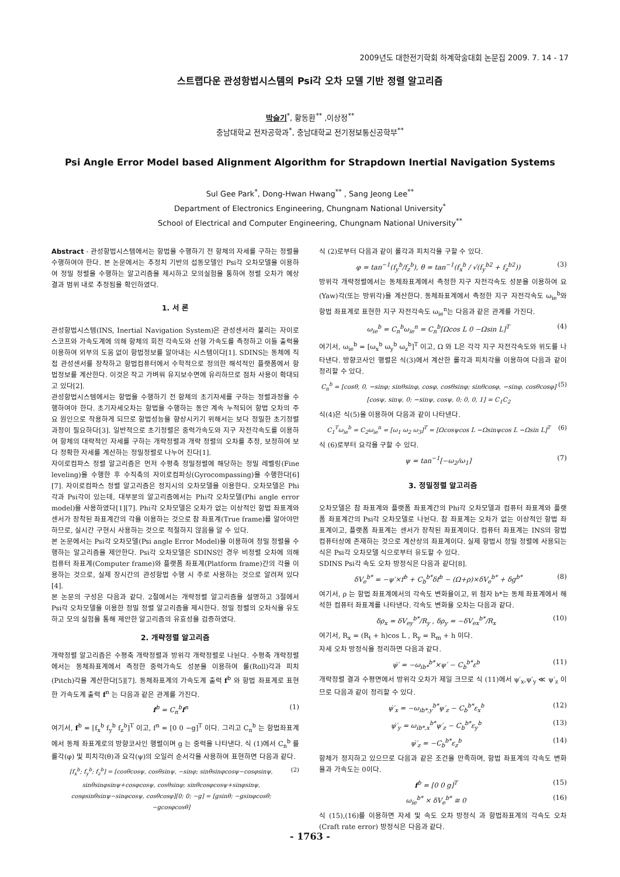2009년도 대한전기학회 하계학술대회 논문집 2009. 7. 14 - 17
스트랩다운 관성항법시스템의 Psi각 오차 모델 기반 정렬 알고리즘
박슬기<sup>*</sup>, 황동환<sup>**</sup> ,이상정<sup>**</sup>
충남대학교 전자공학과<sup>*</sup>, 충남대학교 전기정보통신공학부<sup>**</sup>
Psi Angle Error Model based Alignment Algorithm for Strapdown Inertial Navigation Systems
Sul Gee Park<sup>*</sup>, Dong-Hwan Hwang<sup>**</sup> , Sang Jeong Lee<sup>**</sup>
Department of Electronics Engineering, Chungnam National University<sup>*</sup>
School of Electrical and Computer Engineering, Chungnam National University<sup>**</sup>
Abstract - 관성항법시스템에서는 항법을 수행하기 전 항체의 자세를 구하는 정렬을 수행하여야 한다. 본 논문에서는 추정치 기반의 섭동모델인 Psi각 오차모델을 이용하여 정밀 정렬을 수행하는 알고리즘을 제시하고 모의실험을 통하여 정렬 오차가 예상 결과 범위 내로 추정됨을 확인하였다.
1. 서 론
관성항법시스템(INS, Inertial Navigation System)은 관성센서라 불리는 자이로스코프와 가속도계에 의해 항체의 회전 각속도와 선형 가속도를 측정하고 이들 출력을 이용하여 외부의 도움 없이 항법정보를 알아내는 시스템이다[1]. SDINS는 동체에 직접 관성센서를 장착하고 항법컴퓨터에서 수학적으로 정의한 해석적인 플랫폼에서 항법정보를 계산한다. 이것은 작고 가벼워 유지보수면에 유리하므로 점차 사용이 확대되고 있다[2].
관성항법시스템에서는 항법을 수행하기 전 항체의 초기자세를 구하는 정렬과정을 수행하여야 한다. 초기자세오차는 항법을 수행하는 동안 계속 누적되어 항법 오차의 주요 원인으로 작용하게 되므로 항법성능을 향상시키기 위해서는 보다 정밀한 초기정렬 과정이 필요하다[3]. 일반적으로 초기정렬은 중력가속도와 지구 자전각속도를 이용하여 항체의 대략적인 자세를 구하는 개략정렬과 개략 정렬의 오차를 추정, 보정하여 보다 정확한 자세를 계산하는 정밀정렬로 나누어 진다[1].
자이로컴파스 정렬 알고리즘은 먼저 수평축 정밀정렬에 해당하는 정밀 레벨링(Fine leveling)을 수행한 후 수직축의 자이로컴파싱(Gyrocompassing)을 수행한다[6][7]. 자이로컴파스 정렬 알고리즘은 정지시의 오차모델을 이용한다. 오차모델은 Phi각과 Psi각이 있는데, 대부분의 알고리즘에서는 Phi각 오차모델(Phi angle error model)을 사용하였다[1][7]. Phi각 오차모델은 오차가 없는 이상적인 항법 좌표계와 센서가 장착된 좌표계간의 각을 이용하는 것으로 참 좌표계(True frame)를 알아야만 하므로, 실시간 구현시 사용하는 것으로 적절하지 않음을 알 수 있다.
본 논문에서는 Psi각 오차모델(Psi angle Error Model)을 이용하여 정밀 정렬을 수행하는 알고리즘을 제안한다. Psi각 오차모델은 SDINS인 경우 비정렬 오차에 의해 컴퓨터 좌표계(Computer frame)와 플랫폼 좌표계(Platform frame)간의 각을 이용하는 것으로, 실제 장시간의 관성항법 수행 시 주로 사용하는 것으로 알려져 있다[4].
본 논문의 구성은 다음과 같다. 2절에서는 개략정렬 알고리즘을 설명하고 3절에서 Psi각 오차모델을 이용한 정밀 정렬 알고리즘을 제시한다. 정밀 정렬의 오차식을 유도하고 모의 실험을 통해 제안한 알고리즘의 유효성을 검증하였다.
2. 개략정렬 알고리즘
개략정렬 알고리즘은 수평축 개략정렬과 방위각 개략정렬로 나뉜다. 수평축 개략정렬에서는 동체좌표계에서 측정한 중력가속도 성분을 이용하여 롤(Roll)각과 피치(Pitch)각을 계산한다[5][7]. 동체좌표계의 가속도계 출력 f<sup>b</sup> 와 항법 좌표계로 표현한 가속도계 출력 f<sup>n</sup> 는 다음과 같은 관계를 가진다.
f<sup>b</sup> = C<sub>n</sub><sup>b</sup>f<sup>n</sup> (1)
여기서, f<sup>b</sup> = [f<sub>x</sub><sup>b</sup> f<sub>y</sub><sup>b</sup> f<sub>z</sub><sup>b</sup>]<sup>T</sup> 이고, f<sup>n</sup> = [0 0 −g]<sup>T</sup> 이다. 그리고 C<sub>n</sub><sup>b</sup> 는 항법좌표계에서 동체 좌표계로의 방향코사인 행렬이며 g 는 중력을 나타낸다. 식 (1)에서 C<sub>n</sub><sup>b</sup> 를 롤각(φ) 및 피치각(θ)과 요각(ψ)의 오일러 순서각을 사용하여 표현하면 다음과 같다.
[f<sub>x</sub><sup>b</sup>; f<sub>y</sub><sup>b</sup>; f<sub>z</sub><sup>b</sup>] = [cosθcosψ, cosθsinψ, −sinφ; sinθsinφcosψ−cosφsinψ, sinθsinφsinψ+cosφcosψ, cosθsinφ; sinθcosφcosψ+sinφsinψ, cosφsinθsinψ−sinφcosψ, cosθcosφ][0; 0; −g] = [gsinθ; −gsinφcosθ; −gcosφcosθ] (2)
식 (2)로부터 다음과 같이 롤각과 피치각을 구할 수 있다.
φ = tan<sup>−1</sup>(f<sub>y</sub><sup>b</sup>/f<sub>z</sub><sup>b</sup>), θ = tan<sup>−1</sup>(f<sub>x</sub><sup>b</sup> / √(f<sub>y</sub><sup>b2</sup> + f<sub>z</sub><sup>b2</sup>)) (3)
방위각 개략정렬에서는 동체좌표계에서 측정한 지구 자전각속도 성분을 이용하여 요(Yaw)각(또는 방위각)을 계산한다. 동체좌표계에서 측정한 지구 자전각속도 ω<sub>ie</sub><sup>b</sup>와 항법 좌표계로 표현한 지구 자전각속도 ω<sub>ie</sub><sup>n</sup>는 다음과 같은 관계를 가진다.
ω<sub>ie</sub><sup>b</sup> = C<sub>n</sub><sup>b</sup>ω<sub>ie</sub><sup>n</sup> = C<sub>n</sub><sup>b</sup>[Ωcos L 0 −Ωsin L]<sup>T</sup> (4)
여기서, ω<sub>ie</sub><sup>b</sup> = [ω<sub>x</sub><sup>b</sup> ω<sub>y</sub><sup>b</sup> ω<sub>z</sub><sup>b</sup>]<sup>T</sup> 이고, Ω 와 L은 각각 지구 자전각속도와 위도를 나타낸다. 방향코사인 행렬은 식(3)에서 계산한 롤각과 피치각을 이용하여 다음과 같이 정리할 수 있다.
C<sub>n</sub><sup>b</sup> = [cosθ, 0, −sinφ; sinθsinφ, cosφ, cosθsinφ; sinθcosφ, −sinφ, cosθcosφ][cosψ, sinψ, 0; −sinψ, cosψ, 0; 0, 0, 1] = C<sub>1</sub>C<sub>2</sub> (5)
식(4)은 식(5)을 이용하여 다음과 같이 나타낸다.
C<sub>1</sub><sup>T</sup>ω<sub>ie</sub><sup>b</sup> = C<sub>2</sub>ω<sub>ie</sub><sup>n</sup> = [ω<sub>1</sub> ω<sub>2</sub> ω<sub>3</sub>]<sup>T</sup> = [Ωcosψcos L −Ωsinψcos L −Ωsin L]<sup>T</sup> (6)
식 (6)로부터 요각을 구할 수 있다.
ψ = tan<sup>−1</sup>[−ω<sub>2</sub>/ω<sub>1</sub>] (7)
3. 정밀정렬 알고리즘
오차모델은 참 좌표계와 플랫폼 좌표계간의 Phi각 오차모델과 컴퓨터 좌표계와 플랫폼 좌표계간의 Psi각 오차모델로 나뉜다. 참 좌표계는 오차가 없는 이상적인 항법 좌표계이고, 플랫폼 좌표계는 센서가 장착된 좌표계이다. 컴퓨터 좌표계는 INS의 항법 컴퓨터상에 존재하는 것으로 계산상의 좌표계이다. 실제 항법시 정밀 정렬에 사용되는 식은 Psi각 오차모델 식으로부터 유도할 수 있다.
SDINS Psi각 속도 오차 방정식은 다음과 같다[8].
δV<sub>e</sub><sup>b*</sup> = −ψ′×f<sup>b</sup> + C<sub>b</sub><sup>b*</sup>δf<sup>b</sup> − (Ω+ρ)×δV<sub>e</sub><sup>b*</sup> + δg<sup>b*</sup> (8)
여기서, ρ 는 항법 좌표계에서의 각속도 변화율이고, 위 첨자 b*는 동체 좌표계에서 해석한 컴퓨터 좌표계를 나타낸다. 각속도 변화율 오차는 다음과 같다.
δρ<sub>x</sub> = δV<sub>ey</sub><sup>b*</sup>/R<sub>y</sub> , δρ<sub>y</sub> = −δV<sub>ex</sub><sup>b*</sup>/R<sub>x</sub> (10)
여기서, R<sub>x</sub> = (R<sub>t</sub> + h)cos L , R<sub>y</sub> = R<sub>m</sub> + h 이다.
자세 오차 방정식을 정리하면 다음과 같다.
ψ̇′ = −ω<sub>ib*</sub><sup>b*</sup>×ψ′ − C<sub>b</sub><sup>b*</sup>ε<sup>b</sup> (11)
개략정렬 결과 수평면에서 방위각 오차가 제일 크므로 식 (11)에서 ψ′<sub>x</sub>,ψ′<sub>y</sub> ≪ ψ′<sub>z</sub> 이므로 다음과 같이 정리할 수 있다.
ψ̇′<sub>x</sub> = −ω<sub>ib*,y</sub><sup>b*</sup>ψ′<sub>z</sub> − C<sub>b</sub><sup>b*</sup>ε<sub>x</sub><sup>b</sup> (12)
ψ̇′<sub>y</sub> = ω<sub>ib*,x</sub><sup>b*</sup>ψ′<sub>z</sub> − C<sub>b</sub><sup>b*</sup>ε<sub>y</sub><sup>b</sup> (13)
ψ̇′<sub>z</sub> = −C<sub>b</sub><sup>b*</sup>ε<sub>z</sub><sup>b</sup> (14)
항체가 정지하고 있으므로 다음과 같은 조건을 만족하며, 항법 좌표계의 각속도 변화율과 가속도는 0이다.
f<sup>b</sup> = [0 0 g]<sup>T</sup> (15)
ω<sub>ie</sub><sup>b*</sup> × δV<sub>e</sub><sup>b*</sup> ≅ 0 (16)
식 (15),(16)를 이용하면 자세 및 속도 오차 방정식 과 항법좌표계의 각속도 오차(Craft rate error) 방정식은 다음과 같다.
- 1763 -